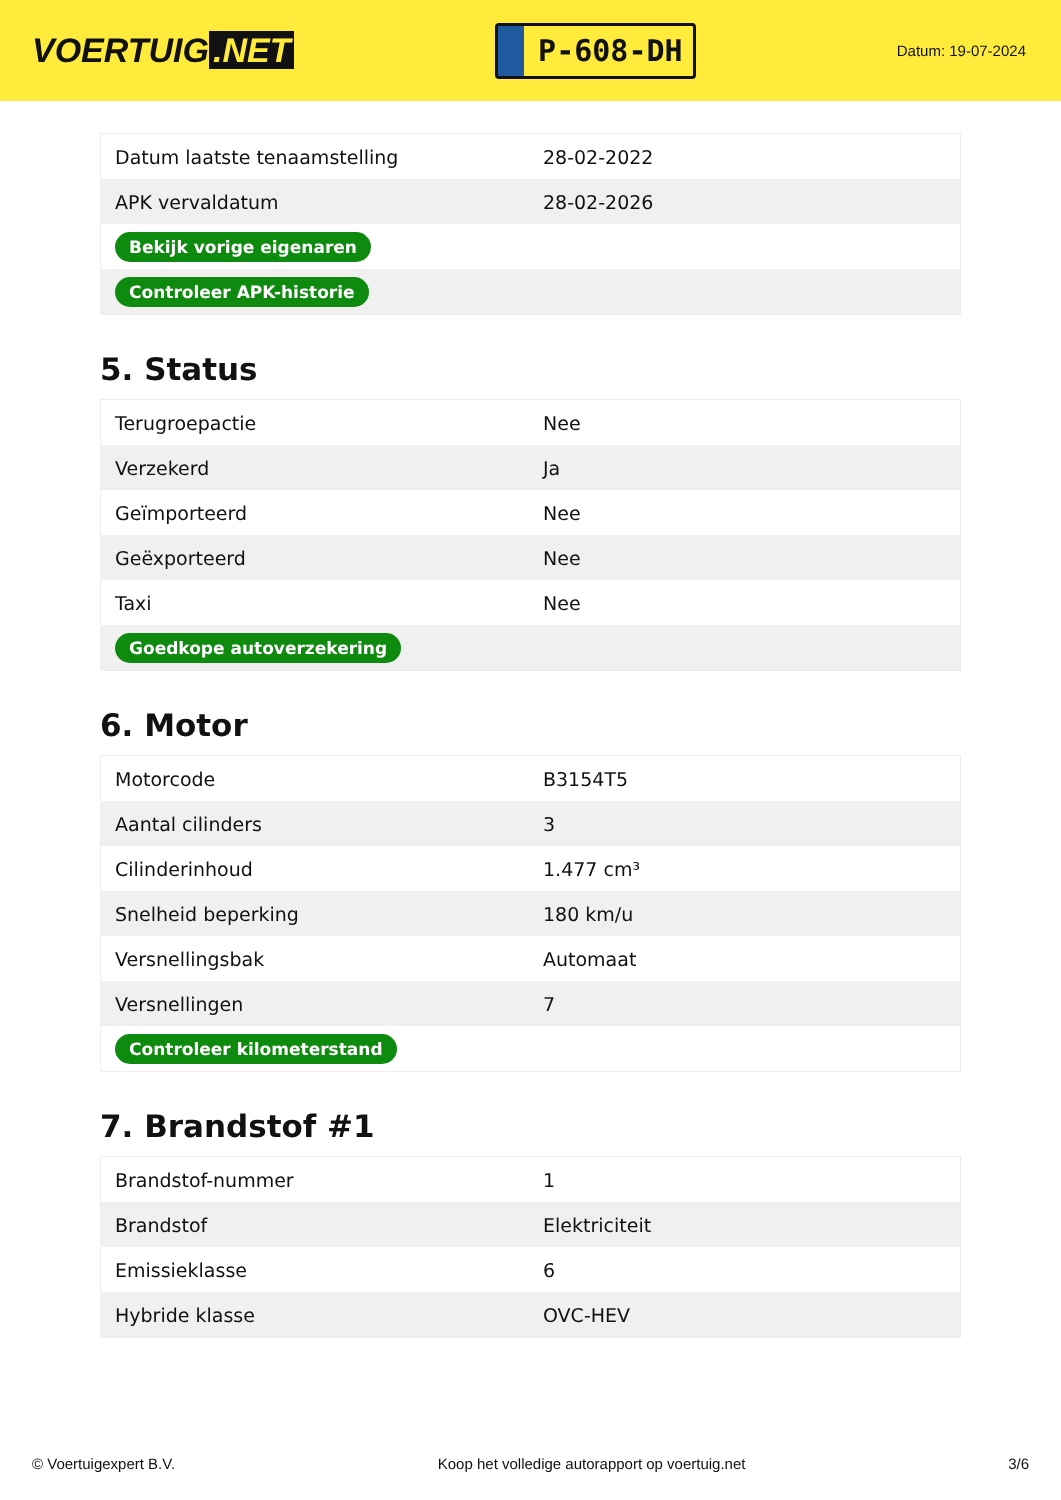VOERTUIG.NET
P-608-DH
Datum: 19-07-2024
| Datum laatste tenaamstelling | 28-02-2022 |
| APK vervaldatum | 28-02-2026 |
| Bekijk vorige eigenaren | |
| Controleer APK-historie | |
5. Status
| Terugroepactie | Nee |
| Verzekerd | Ja |
| Geïmporteerd | Nee |
| Geëxporteerd | Nee |
| Taxi | Nee |
| Goedkope autoverzekering | |
6. Motor
| Motorcode | B3154T5 |
| Aantal cilinders | 3 |
| Cilinderinhoud | 1.477 cm³ |
| Snelheid beperking | 180 km/u |
| Versnellingsbak | Automaat |
| Versnellingen | 7 |
| Controleer kilometerstand | |
7. Brandstof #1
| Brandstof-nummer | 1 |
| Brandstof | Elektriciteit |
| Emissieklasse | 6 |
| Hybride klasse | OVC-HEV |
© Voertuigexpert B.V. Koop het volledige autorapport op voertuig.net 3/6